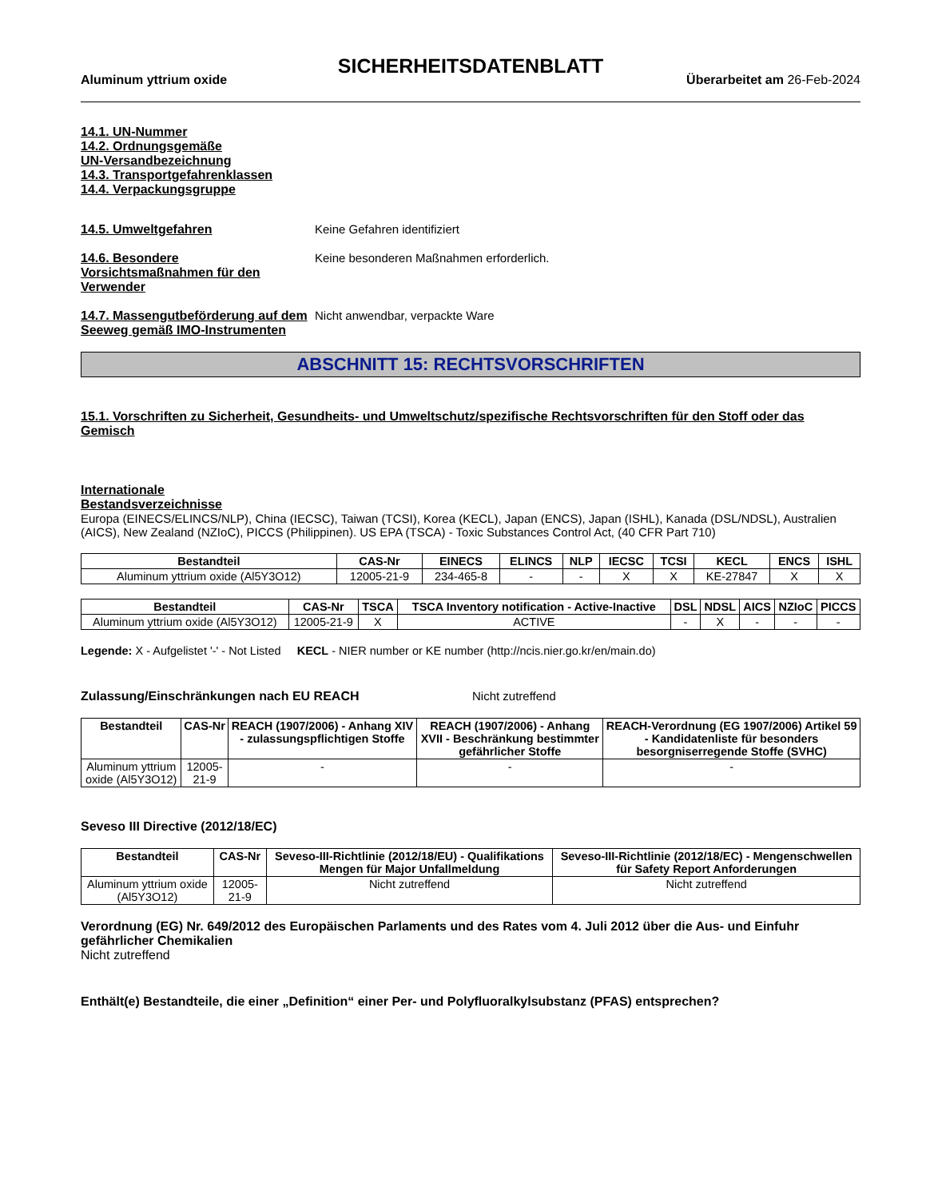SICHERHEITSDATENBLATT
Aluminum yttrium oxide Überarbeitet am 26-Feb-2024
14.1. UN-Nummer
14.2. Ordnungsgemäße
UN-Versandbezeichnung
14.3. Transportgefahrenklassen
14.4. Verpackungsgruppe
14.5. Umweltgefahren Keine Gefahren identifiziert
14.6. Besondere Vorsichtsmaßnahmen für den Verwender
Keine besonderen Maßnahmen erforderlich.
14.7. Massengutbeförderung auf dem Seeweg gemäß IMO-Instrumenten
Nicht anwendbar, verpackte Ware
ABSCHNITT 15: RECHTSVORSCHRIFTEN
15.1. Vorschriften zu Sicherheit, Gesundheits- und Umweltschutz/spezifische Rechtsvorschriften für den Stoff oder das Gemisch
Internationale
Bestandsverzeichnisse
Europa (EINECS/ELINCS/NLP), China (IECSC), Taiwan (TCSI), Korea (KECL), Japan (ENCS), Japan (ISHL), Kanada (DSL/NDSL), Australien (AICS), New Zealand (NZIoC), PICCS (Philippinen). US EPA (TSCA) - Toxic Substances Control Act, (40 CFR Part 710)
| Bestandteil | CAS-Nr | EINECS | ELINCS | NLP | IECSC | TCSI | KECL | ENCS | ISHL |
| --- | --- | --- | --- | --- | --- | --- | --- | --- | --- |
| Aluminum yttrium oxide (Al5Y3O12) | 12005-21-9 | 234-465-8 | - | - | X | X | KE-27847 | X | X |
| Bestandteil | CAS-Nr | TSCA | TSCA Inventory notification - Active-Inactive | DSL | NDSL | AICS | NZIoC | PICCS |
| --- | --- | --- | --- | --- | --- | --- | --- | --- |
| Aluminum yttrium oxide (Al5Y3O12) | 12005-21-9 | X | ACTIVE | - | X | - | - | - |
Legende: X - Aufgelistet '-' - Not Listed KECL - NIER number or KE number (http://ncis.nier.go.kr/en/main.do)
Zulassung/Einschränkungen nach EU REACH Nicht zutreffend
| Bestandteil | CAS-Nr | REACH (1907/2006) - Anhang XIV - zulassungspflichtigen Stoffe | REACH (1907/2006) - Anhang XVII - Beschränkung bestimmter gefährlicher Stoffe | REACH-Verordnung (EG 1907/2006) Artikel 59 - Kandidatenliste für besonders besorgniserregende Stoffe (SVHC) |
| --- | --- | --- | --- | --- |
| Aluminum yttrium oxide (Al5Y3O12) | 12005-21-9 | - | - | - |
Seveso III Directive (2012/18/EC)
| Bestandteil | CAS-Nr | Seveso-III-Richtlinie (2012/18/EU) - Qualifikations Mengen für Major Unfallmeldung | Seveso-III-Richtlinie (2012/18/EC) - Mengenschwellen für Safety Report Anforderungen |
| --- | --- | --- | --- |
| Aluminum yttrium oxide (Al5Y3O12) | 12005-21-9 | Nicht zutreffend | Nicht zutreffend |
Verordnung (EG) Nr. 649/2012 des Europäischen Parlaments und des Rates vom 4. Juli 2012 über die Aus- und Einfuhr gefährlicher Chemikalien
Nicht zutreffend
Enthält(e) Bestandteile, die einer „Definition“ einer Per- und Polyfluoralkylsubstanz (PFAS) entsprechen?